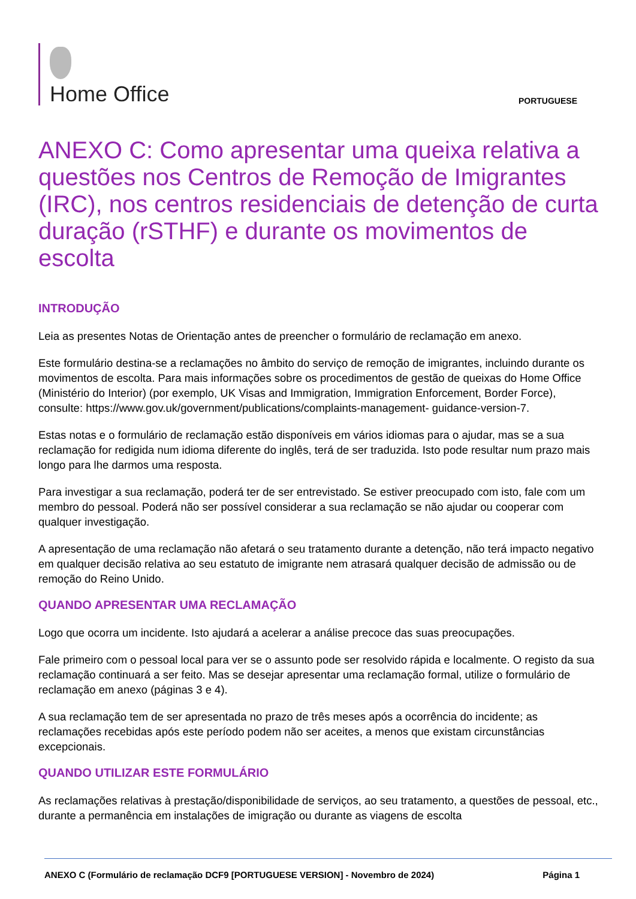Home Office
PORTUGUESE
ANEXO C: Como apresentar uma queixa relativa a questões nos Centros de Remoção de Imigrantes (IRC), nos centros residenciais de detenção de curta duração (rSTHF) e durante os movimentos de escolta
INTRODUÇÃO
Leia as presentes Notas de Orientação antes de preencher o formulário de reclamação em anexo.
Este formulário destina-se a reclamações no âmbito do serviço de remoção de imigrantes, incluindo durante os movimentos de escolta. Para mais informações sobre os procedimentos de gestão de queixas do Home Office (Ministério do Interior) (por exemplo, UK Visas and Immigration, Immigration Enforcement, Border Force), consulte: https://www.gov.uk/government/publications/complaints-management- guidance-version-7.
Estas notas e o formulário de reclamação estão disponíveis em vários idiomas para o ajudar, mas se a sua reclamação for redigida num idioma diferente do inglês, terá de ser traduzida. Isto pode resultar num prazo mais longo para lhe darmos uma resposta.
Para investigar a sua reclamação, poderá ter de ser entrevistado. Se estiver preocupado com isto, fale com um membro do pessoal. Poderá não ser possível considerar a sua reclamação se não ajudar ou cooperar com qualquer investigação.
A apresentação de uma reclamação não afetará o seu tratamento durante a detenção, não terá impacto negativo em qualquer decisão relativa ao seu estatuto de imigrante nem atrasará qualquer decisão de admissão ou de remoção do Reino Unido.
QUANDO APRESENTAR UMA RECLAMAÇÃO
Logo que ocorra um incidente. Isto ajudará a acelerar a análise precoce das suas preocupações.
Fale primeiro com o pessoal local para ver se o assunto pode ser resolvido rápida e localmente. O registo da sua reclamação continuará a ser feito. Mas se desejar apresentar uma reclamação formal, utilize o formulário de reclamação em anexo (páginas 3 e 4).
A sua reclamação tem de ser apresentada no prazo de três meses após a ocorrência do incidente; as reclamações recebidas após este período podem não ser aceites, a menos que existam circunstâncias excepcionais.
QUANDO UTILIZAR ESTE FORMULÁRIO
As reclamações relativas à prestação/disponibilidade de serviços, ao seu tratamento, a questões de pessoal, etc., durante a permanência em instalações de imigração ou durante as viagens de escolta
ANEXO C (Formulário de reclamação DCF9 [PORTUGUESE VERSION] - Novembro de 2024) Página 1